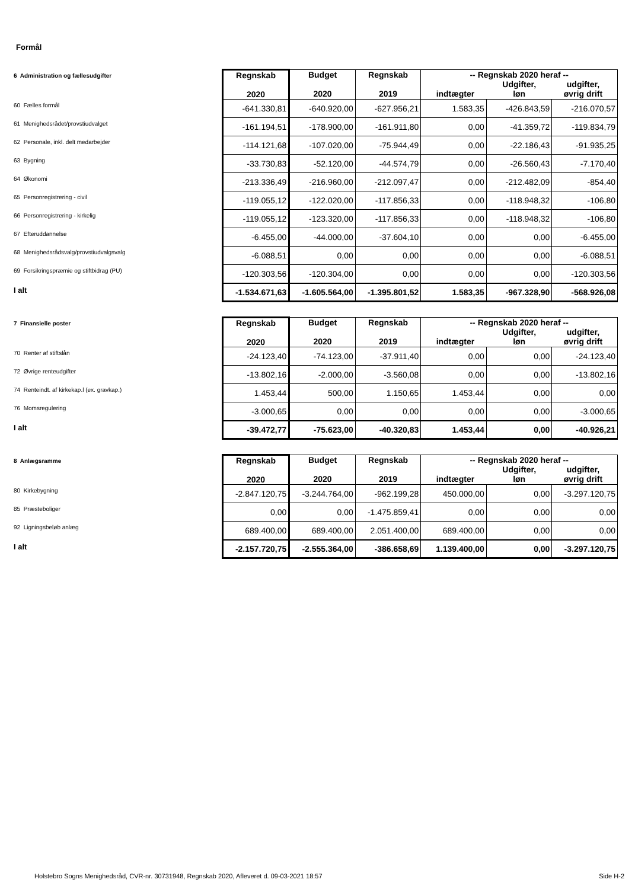Formål
| 6 Administration og fællesudgifter | Regnskab 2020 | Budget 2020 | Regnskab 2019 | -- Regnskab 2020 heraf -- indtægter Udgifter, løn udgifter, øvrig drift | | |
| 60 Fælles formål | -641.330,81 | -640.920,00 | -627.956,21 | 1.583,35 | -426.843,59 | -216.070,57 |
| 61 Menighedsrådet/provstiudvalget | -161.194,51 | -178.900,00 | -161.911,80 | 0,00 | -41.359,72 | -119.834,79 |
| 62 Personale, inkl. delt medarbejder | -114.121,68 | -107.020,00 | -75.944,49 | 0,00 | -22.186,43 | -91.935,25 |
| 63 Bygning | -33.730,83 | -52.120,00 | -44.574,79 | 0,00 | -26.560,43 | -7.170,40 |
| 64 Økonomi | -213.336,49 | -216.960,00 | -212.097,47 | 0,00 | -212.482,09 | -854,40 |
| 65 Personregistrering - civil | -119.055,12 | -122.020,00 | -117.856,33 | 0,00 | -118.948,32 | -106,80 |
| 66 Personregistrering - kirkelig | -119.055,12 | -123.320,00 | -117.856,33 | 0,00 | -118.948,32 | -106,80 |
| 67 Efteruddannelse | -6.455,00 | -44.000,00 | -37.604,10 | 0,00 | 0,00 | -6.455,00 |
| 68 Menighedsrådsvalg/provstiudvalgsvalg | -6.088,51 | 0,00 | 0,00 | 0,00 | 0,00 | -6.088,51 |
| 69 Forsikringspræmie og stiftbidrag (PU) | -120.303,56 | -120.304,00 | 0,00 | 0,00 | 0,00 | -120.303,56 |
| I alt | -1.534.671,63 | -1.605.564,00 | -1.395.801,52 | 1.583,35 | -967.328,90 | -568.926,08 |
| 7 Finansielle poster | Regnskab 2020 | Budget 2020 | Regnskab 2019 | -- Regnskab 2020 heraf -- indtægter Udgifter, løn udgifter, øvrig drift | | |
| 70 Renter af stiftslån | -24.123,40 | -74.123,00 | -37.911,40 | 0,00 | 0,00 | -24.123,40 |
| 72 Øvrige renteudgifter | -13.802,16 | -2.000,00 | -3.560,08 | 0,00 | 0,00 | -13.802,16 |
| 74 Renteindt. af kirkekap.l (ex. gravkap.) | 1.453,44 | 500,00 | 1.150,65 | 1.453,44 | 0,00 | 0,00 |
| 76 Momsregulering | -3.000,65 | 0,00 | 0,00 | 0,00 | 0,00 | -3.000,65 |
| I alt | -39.472,77 | -75.623,00 | -40.320,83 | 1.453,44 | 0,00 | -40.926,21 |
| 8 Anlægsramme | Regnskab 2020 | Budget 2020 | Regnskab 2019 | -- Regnskab 2020 heraf -- indtægter Udgifter, løn udgifter, øvrig drift | | |
| 80 Kirkebygning | -2.847.120,75 | -3.244.764,00 | -962.199,28 | 450.000,00 | 0,00 | -3.297.120,75 |
| 85 Præsteboliger | 0,00 | 0,00 | -1.475.859,41 | 0,00 | 0,00 | 0,00 |
| 92 Ligningsbeløb anlæg | 689.400,00 | 689.400,00 | 2.051.400,00 | 689.400,00 | 0,00 | 0,00 |
| I alt | -2.157.720,75 | -2.555.364,00 | -386.658,69 | 1.139.400,00 | 0,00 | -3.297.120,75 |
Holstebro Sogns Menighedsråd, CVR-nr. 30731948, Regnskab 2020, Afleveret d. 09-03-2021 18:57
Side H-2